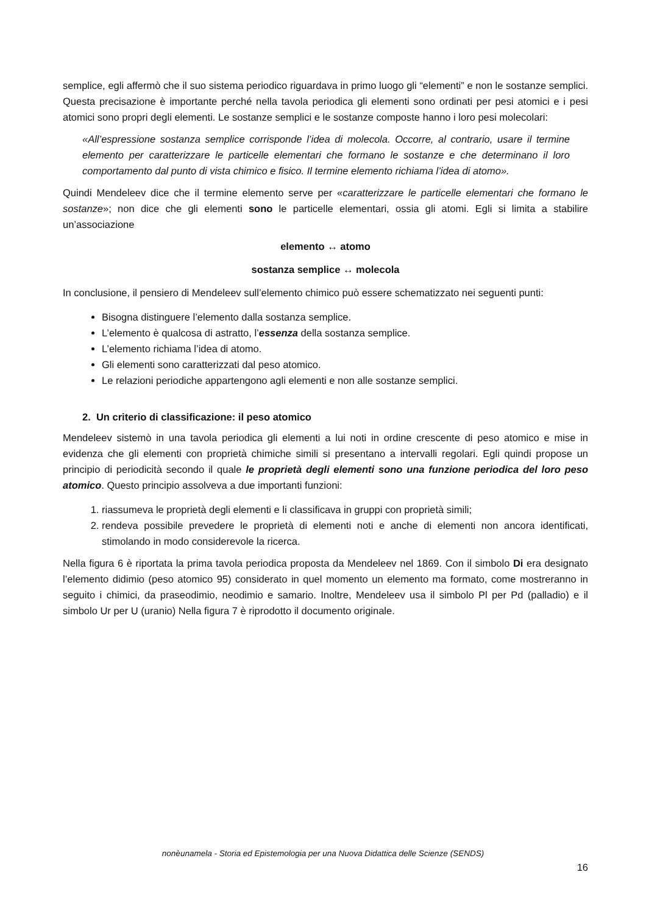semplice, egli affermò che il suo sistema periodico riguardava in primo luogo gli “elementi” e non le sostanze semplici. Questa precisazione è importante perché nella tavola periodica gli elementi sono ordinati per pesi atomici e i pesi atomici sono propri degli elementi. Le sostanze semplici e le sostanze composte hanno i loro pesi molecolari:
«All’espressione sostanza semplice corrisponde l’idea di molecola. Occorre, al contrario, usare il termine elemento per caratterizzare le particelle elementari che formano le sostanze e che determinano il loro comportamento dal punto di vista chimico e fisico. Il termine elemento richiama l’idea di atomo».
Quindi Mendeleev dice che il termine elemento serve per «caratterizzare le particelle elementari che formano le sostanze»; non dice che gli elementi sono le particelle elementari, ossia gli atomi. Egli si limita a stabilire un’associazione
elemento ↔ atomo
sostanza semplice ↔ molecola
In conclusione, il pensiero di Mendeleev sull’elemento chimico può essere schematizzato nei seguenti punti:
Bisogna distinguere l’elemento dalla sostanza semplice.
L’elemento è qualcosa di astratto, l’essenza della sostanza semplice.
L’elemento richiama l’idea di atomo.
Gli elementi sono caratterizzati dal peso atomico.
Le relazioni periodiche appartengono agli elementi e non alle sostanze semplici.
2. Un criterio di classificazione: il peso atomico
Mendeleev sistemò in una tavola periodica gli elementi a lui noti in ordine crescente di peso atomico e mise in evidenza che gli elementi con proprietà chimiche simili si presentano a intervalli regolari. Egli quindi propose un principio di periodicità secondo il quale le proprietà degli elementi sono una funzione periodica del loro peso atomico. Questo principio assolveva a due importanti funzioni:
1. riassumeva le proprietà degli elementi e li classificava in gruppi con proprietà simili;
2. rendeva possibile prevedere le proprietà di elementi noti e anche di elementi non ancora identificati, stimolando in modo considerevole la ricerca.
Nella figura 6 è riportata la prima tavola periodica proposta da Mendeleev nel 1869. Con il simbolo Di era designato l’elemento didimio (peso atomico 95) considerato in quel momento un elemento ma formato, come mostreranno in seguito i chimici, da praseodimio, neodimio e samario. Inoltre, Mendeleev usa il simbolo Pl per Pd (palladio) e il simbolo Ur per U (uranio) Nella figura 7 è riprodotto il documento originale.
nonèunamela - Storia ed Epistemologia per una Nuova Didattica delle Scienze (SENDS)
16